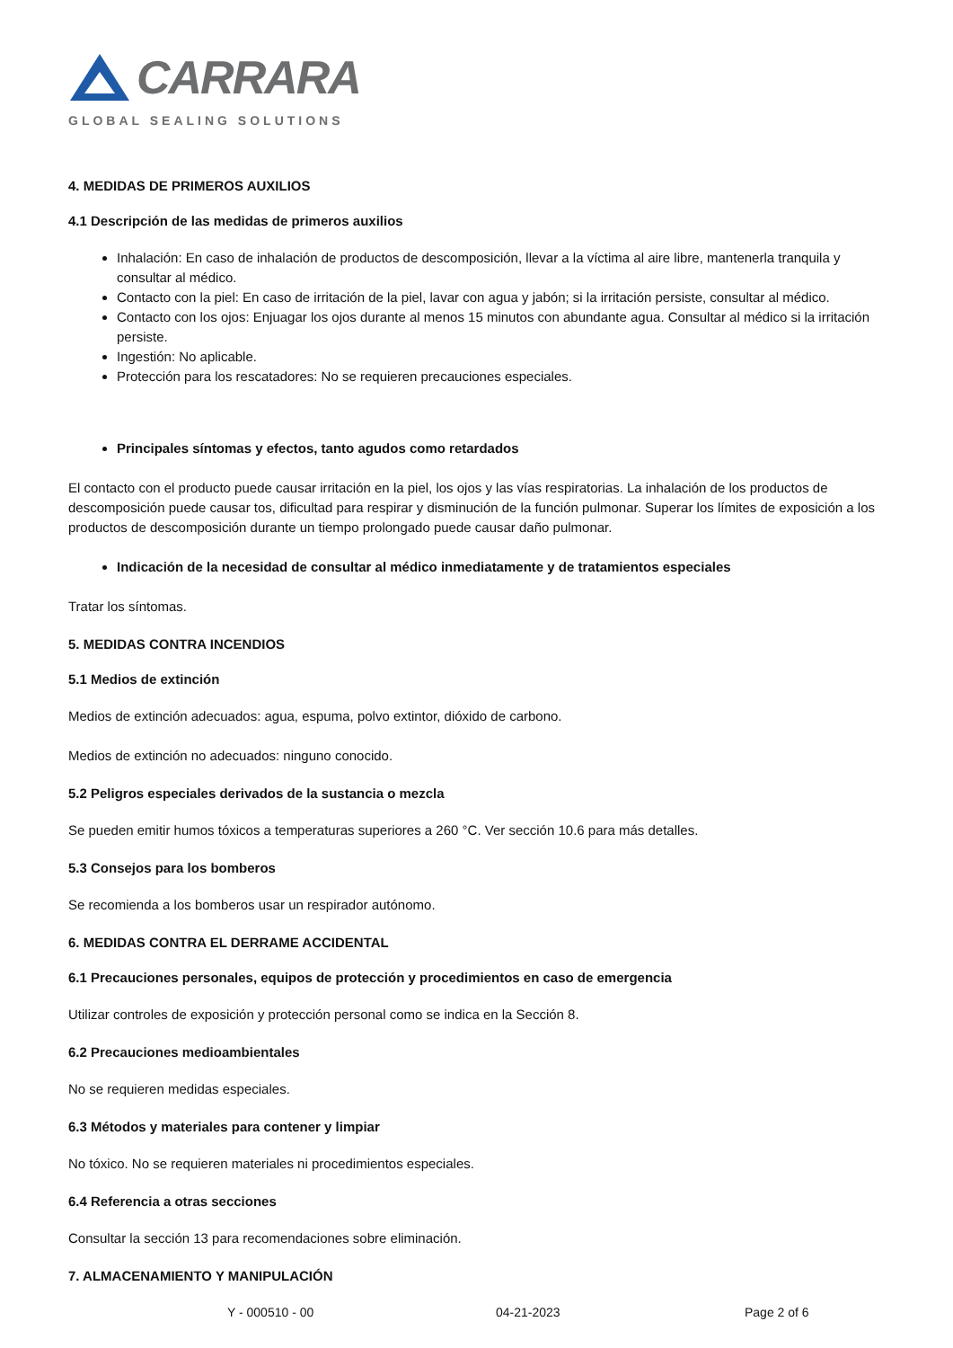CARRARA
GLOBAL SEALING SOLUTIONS
4. MEDIDAS DE PRIMEROS AUXILIOS
4.1 Descripción de las medidas de primeros auxilios
Inhalación: En caso de inhalación de productos de descomposición, llevar a la víctima al aire libre, mantenerla tranquila y consultar al médico.
Contacto con la piel: En caso de irritación de la piel, lavar con agua y jabón; si la irritación persiste, consultar al médico.
Contacto con los ojos: Enjuagar los ojos durante al menos 15 minutos con abundante agua. Consultar al médico si la irritación persiste.
Ingestión: No aplicable.
Protección para los rescatadores: No se requieren precauciones especiales.
Principales síntomas y efectos, tanto agudos como retardados
El contacto con el producto puede causar irritación en la piel, los ojos y las vías respiratorias. La inhalación de los productos de descomposición puede causar tos, dificultad para respirar y disminución de la función pulmonar. Superar los límites de exposición a los productos de descomposición durante un tiempo prolongado puede causar daño pulmonar.
Indicación de la necesidad de consultar al médico inmediatamente y de tratamientos especiales
Tratar los síntomas.
5. MEDIDAS CONTRA INCENDIOS
5.1 Medios de extinción
Medios de extinción adecuados: agua, espuma, polvo extintor, dióxido de carbono.
Medios de extinción no adecuados: ninguno conocido.
5.2 Peligros especiales derivados de la sustancia o mezcla
Se pueden emitir humos tóxicos a temperaturas superiores a 260 °C. Ver sección 10.6 para más detalles.
5.3 Consejos para los bomberos
Se recomienda a los bomberos usar un respirador autónomo.
6. MEDIDAS CONTRA EL DERRAME ACCIDENTAL
6.1 Precauciones personales, equipos de protección y procedimientos en caso de emergencia
Utilizar controles de exposición y protección personal como se indica en la Sección 8.
6.2 Precauciones medioambientales
No se requieren medidas especiales.
6.3 Métodos y materiales para contener y limpiar
No tóxico. No se requieren materiales ni procedimientos especiales.
6.4 Referencia a otras secciones
Consultar la sección 13 para recomendaciones sobre eliminación.
7. ALMACENAMIENTO Y MANIPULACIÓN
Y - 000510 - 00 04-21-2023 Page 2 of 6